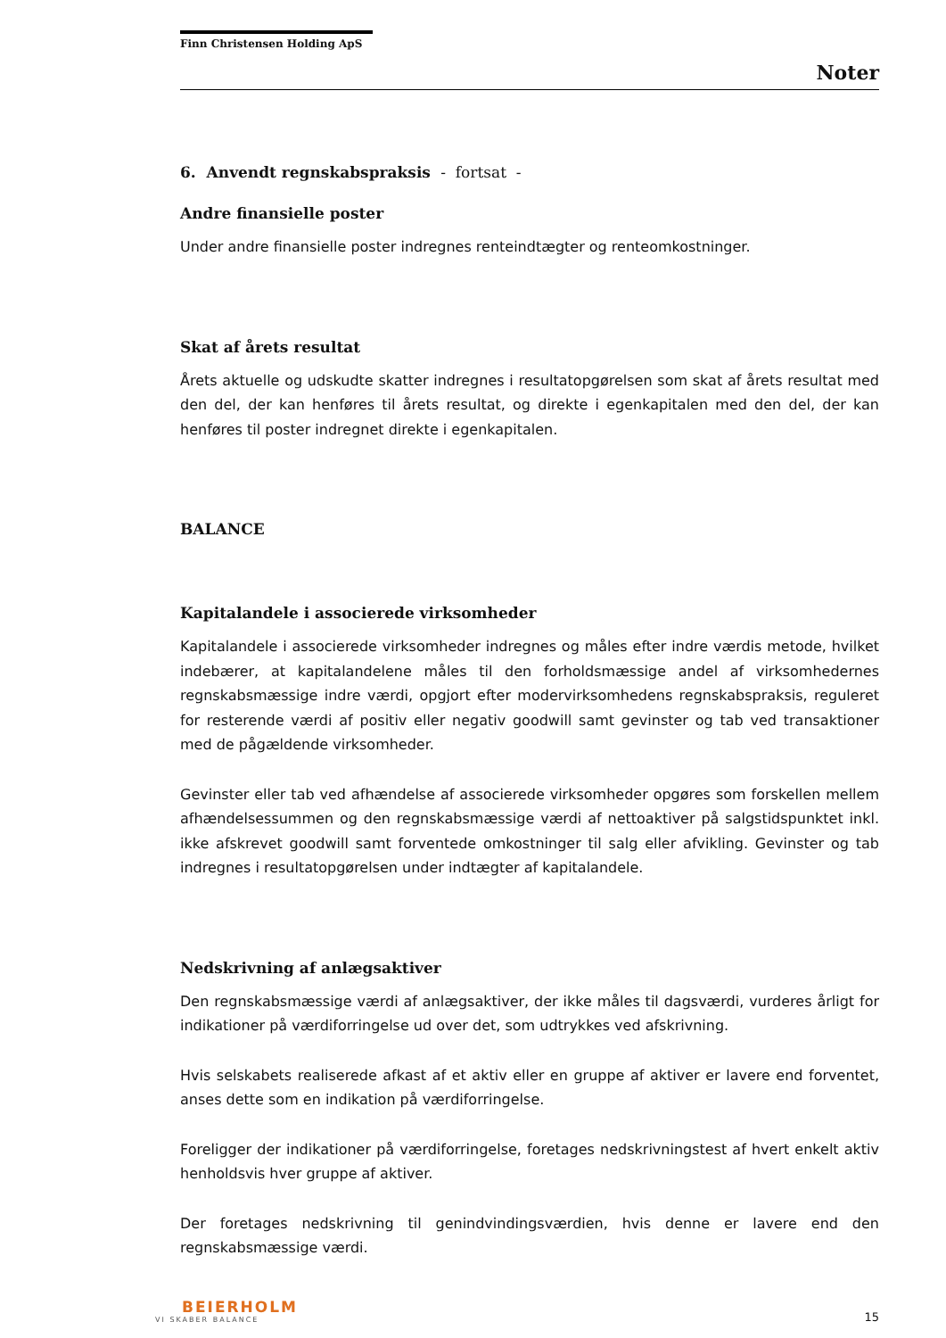Finn Christensen Holding ApS
Noter
6. Anvendt regnskabspraksis - fortsat -
Andre finansielle poster
Under andre finansielle poster indregnes renteindtægter og renteomkostninger.
Skat af årets resultat
Årets aktuelle og udskudte skatter indregnes i resultatopgørelsen som skat af årets resultat med den del, der kan henføres til årets resultat, og direkte i egenkapitalen med den del, der kan henføres til poster indregnet direkte i egenkapitalen.
BALANCE
Kapitalandele i associerede virksomheder
Kapitalandele i associerede virksomheder indregnes og måles efter indre værdis metode, hvilket indebærer, at kapitalandelene måles til den forholdsmæssige andel af virksomhedernes regnskabsmæssige indre værdi, opgjort efter modervirksomhedens regnskabspraksis, reguleret for resterende værdi af positiv eller negativ goodwill samt gevinster og tab ved transaktioner med de pågældende virksomheder.
Gevinster eller tab ved afhændelse af associerede virksomheder opgøres som forskellen mellem afhændelsessummen og den regnskabsmæssige værdi af nettoaktiver på salgstidspunktet inkl. ikke afskrevet goodwill samt forventede omkostninger til salg eller afvikling. Gevinster og tab indregnes i resultatopgørelsen under indtægter af kapitalandele.
Nedskrivning af anlægsaktiver
Den regnskabsmæssige værdi af anlægsaktiver, der ikke måles til dagsværdi, vurderes årligt for indikationer på værdiforringelse ud over det, som udtrykkes ved afskrivning.
Hvis selskabets realiserede afkast af et aktiv eller en gruppe af aktiver er lavere end forventet, anses dette som en indikation på værdiforringelse.
Foreligger der indikationer på værdiforringelse, foretages nedskrivningstest af hvert enkelt aktiv henholdsvis hver gruppe af aktiver.
Der foretages nedskrivning til genindvindingsværdien, hvis denne er lavere end den regnskabsmæssige værdi.
BEIERHOLM
VI SKABER BALANCE
15